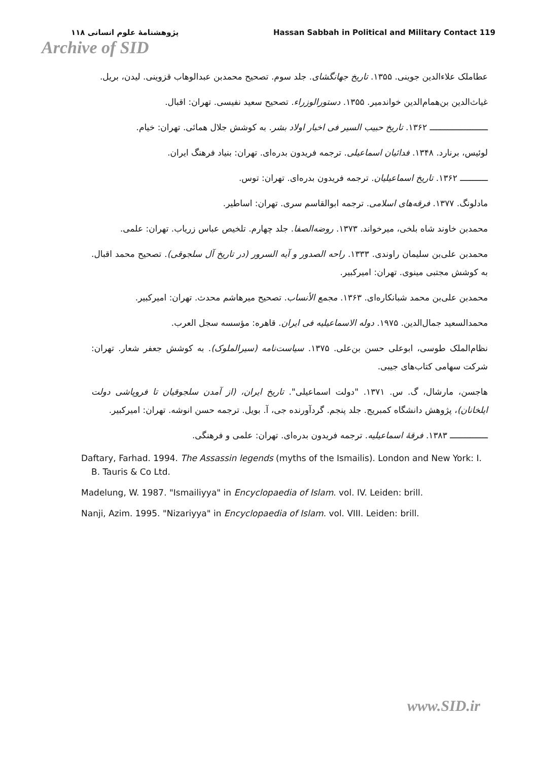پژوهشنامهٔ علوم انسانی ۱۱۸ Hassan Sabbah in Political and Military Contact 119
Archive of SID
عطاملک علاءالدین جوینی. ۱۳۵۵. تاریخ جهانگشای. جلد سوم. تصحیح محمدبن عبدالوهاب قزوینی. لیدن، بریل.
غیاث‌الدین بن‌همام‌الدین خواندمیر. ۱۳۵۵. دستورالوزراء. تصحیح سعید نفیسی. تهران: اقبال.
ـــــــــــــــــــــــ ۱۳۶۲. تاریخ حبیب السیر فی اخبار اولاد بشر. به کوشش جلال همائی. تهران: خیام.
لوئیس، برنارد. ۱۳۴۸. فدائیان اسماعیلی. ترجمه فریدون بدره‌ای. تهران: بنیاد فرهنگ ایران.
ـــــــــــ ۱۳۶۲. تاریخ اسماعیلیان. ترجمه فریدون بدره‌ای. تهران: توس.
مادلونگ. ۱۳۷۷. فرقه‌های اسلامی. ترجمه ابوالقاسم سری. تهران: اساطیر.
محمدبن خاوند شاه بلخی، میرخواند. ۱۳۷۳. روضه‌الصفا. جلد چهارم. تلخیص عباس زریاب. تهران: علمی.
محمدبن علی‌بن سلیمان راوندی. ۱۳۳۳. راحه الصدور و آیه السرور (در تاریخ آل سلجوقی). تصحیح محمد اقبال. به کوشش مجتبی مینوی. تهران: امیرکبیر.
محمدبن علی‌بن محمد شبانکاره‌ای. ۱۳۶۳. مجمع الأنساب. تصحیح میرهاشم محدث. تهران: امیرکبیر.
محمدالسعید جمال‌الدین. ۱۹۷۵. دوله الاسماعیلیه فی ایران. قاهره: مؤسسه سجل العرب.
نظام‌الملک طوسی، ابوعلی حسن بن‌علی. ۱۳۷۵. سیاست‌نامه (سیرالملوک). به کوشش جعفر شعار. تهران: شرکت سهامی کتاب‌های جیبی.
هاجسن، مارشال، گ. س. ۱۳۷۱. "دولت اسماعیلی". تاریخ ایران، (از آمدن سلجوقیان تا فروپاشی دولت ایلخانان)، پژوهش دانشگاه کمبریج. جلد پنجم. گردآورنده جی، آ. بویل. ترجمه حسن انوشه. تهران: امیرکبیر.
ـــــــــــــــ ۱۳۸۳. فرقهٔ اسماعیلیه. ترجمه فریدون بدره‌ای. تهران: علمی و فرهنگی.
Daftary, Farhad. 1994. The Assassin legends (myths of the Ismailis). London and New York: I. B. Tauris & Co Ltd.
Madelung, W. 1987. "Ismailiyya" in Encyclopaedia of Islam. vol. IV. Leiden: brill.
Nanji, Azim. 1995. "Nizariyya" in Encyclopaedia of Islam. vol. VIII. Leiden: brill.
www.SID.ir